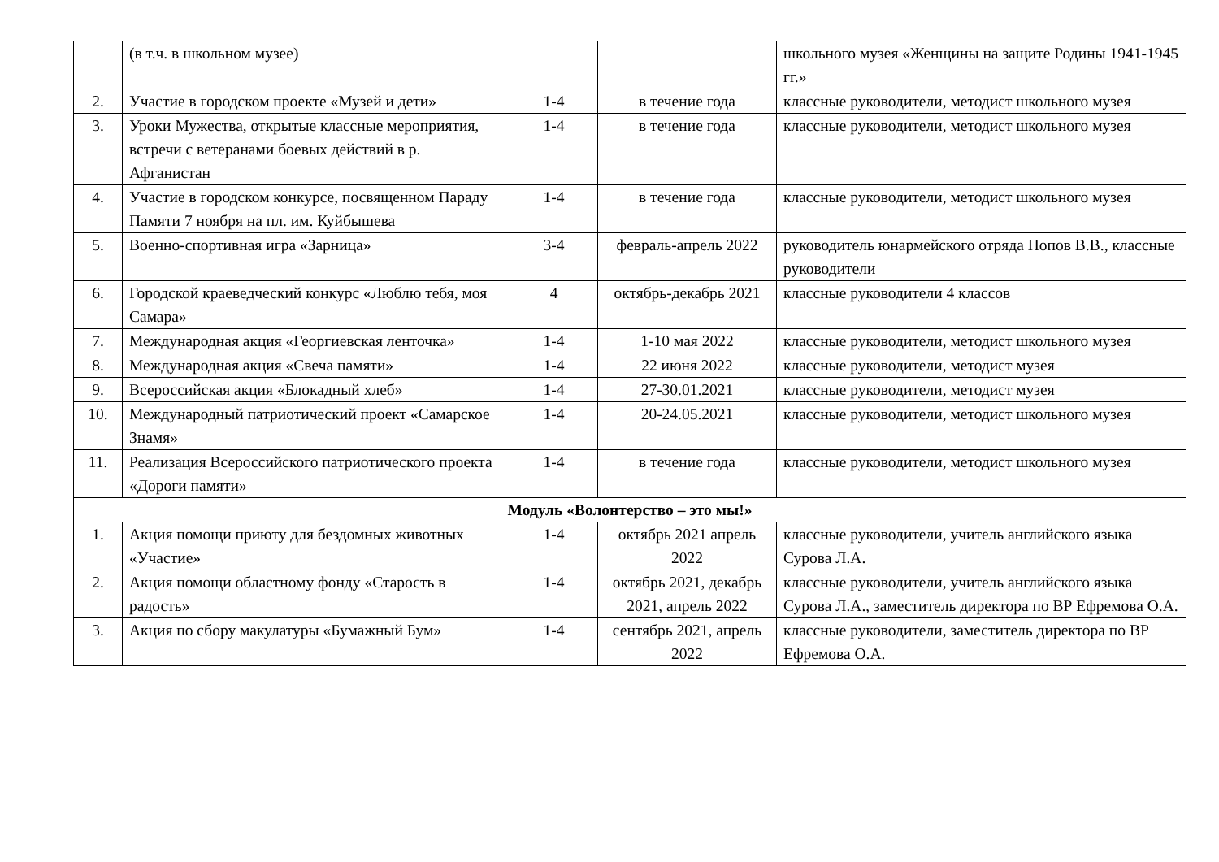| | (в т.ч. в школьном музее) | | | школьного музея «Женщины на защите Родины 1941-1945 гг.» |
| 2. | Участие в городском проекте «Музей и дети» | 1-4 | в течение года | классные руководители, методист школьного музея |
| 3. | Уроки Мужества, открытые классные мероприятия, встречи с ветеранами боевых действий в р. Афганистан | 1-4 | в течение года | классные руководители, методист школьного музея |
| 4. | Участие в городском конкурсе, посвященном Параду Памяти 7 ноября на пл. им. Куйбышева | 1-4 | в течение года | классные руководители, методист школьного музея |
| 5. | Военно-спортивная игра «Зарница» | 3-4 | февраль-апрель 2022 | руководитель юнармейского отряда Попов В.В., классные руководители |
| 6. | Городской краеведческий конкурс «Люблю тебя, моя Самара» | 4 | октябрь-декабрь 2021 | классные руководители 4 классов |
| 7. | Международная акция «Георгиевская ленточка» | 1-4 | 1-10 мая 2022 | классные руководители, методист школьного музея |
| 8. | Международная акция «Свеча памяти» | 1-4 | 22 июня 2022 | классные руководители, методист музея |
| 9. | Всероссийская акция «Блокадный хлеб» | 1-4 | 27-30.01.2021 | классные руководители, методист музея |
| 10. | Международный патриотический проект «Самарское Знамя» | 1-4 | 20-24.05.2021 | классные руководители, методист школьного музея |
| 11. | Реализация Всероссийского патриотического проекта «Дороги памяти» | 1-4 | в течение года | классные руководители, методист школьного музея |
| Модуль «Волонтерство – это мы!» | | | | |
| 1. | Акция помощи приюту для бездомных животных «Участие» | 1-4 | октябрь 2021 апрель 2022 | классные руководители, учитель английского языка Сурова Л.А. |
| 2. | Акция помощи областному фонду «Старость в радость» | 1-4 | октябрь 2021, декабрь 2021, апрель 2022 | классные руководители, учитель английского языка Сурова Л.А., заместитель директора по ВР Ефремова О.А. |
| 3. | Акция по сбору макулатуры «Бумажный Бум» | 1-4 | сентябрь 2021, апрель 2022 | классные руководители, заместитель директора по ВР Ефремова О.А. |